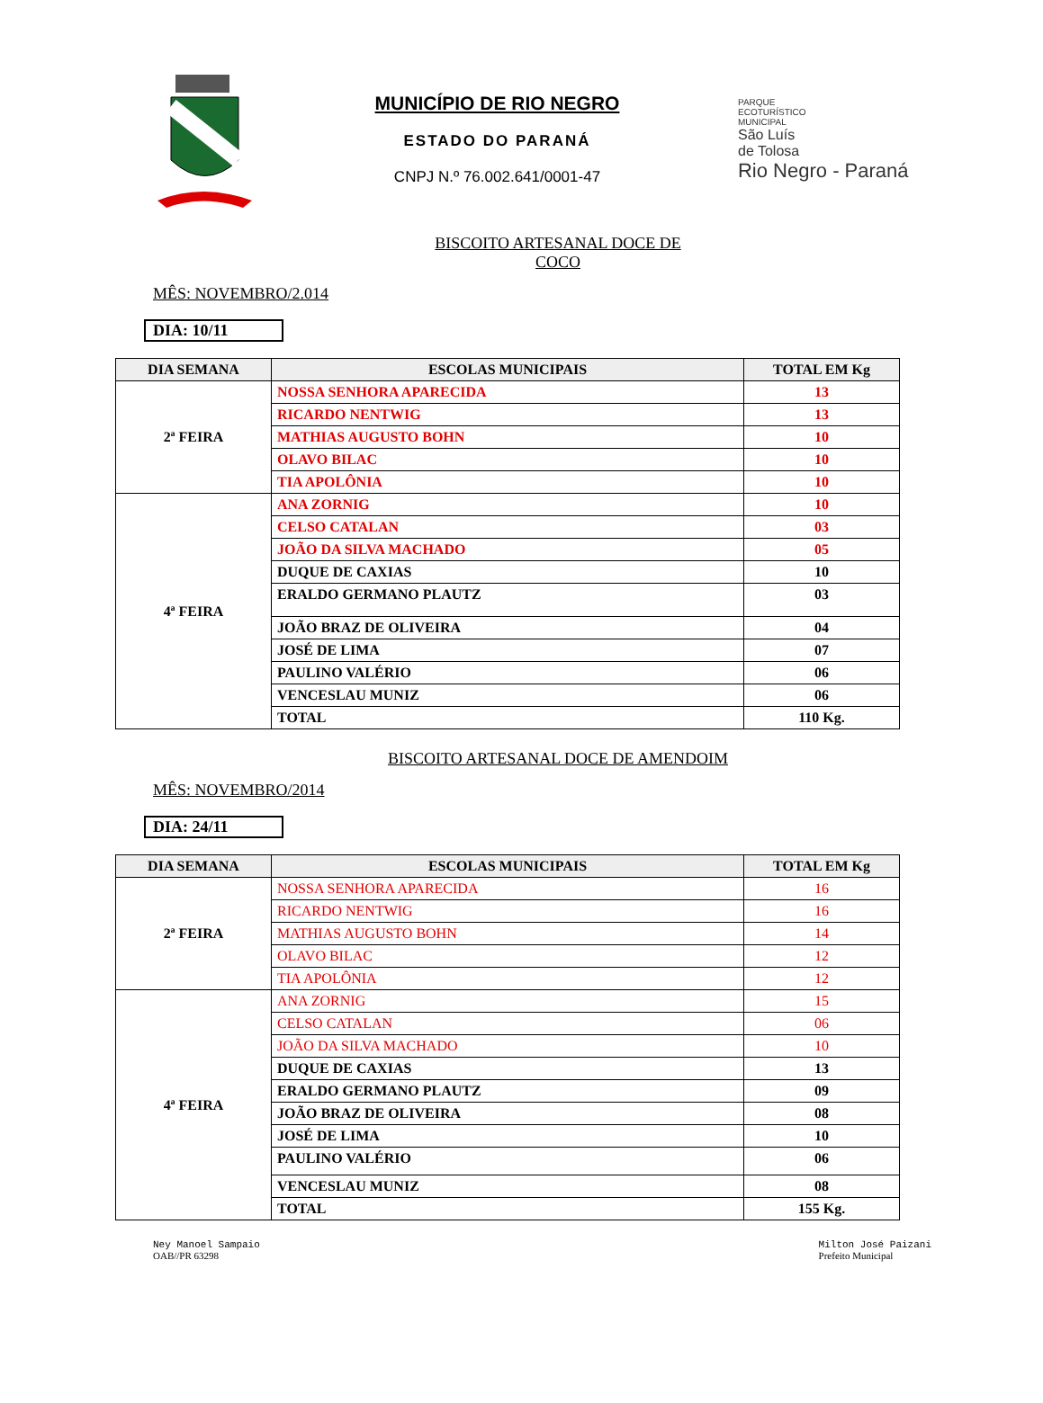MUNICÍPIO DE RIO NEGRO
ESTADO DO PARANÁ
CNPJ N.º 76.002.641/0001-47
PARQUE
ECOTURÍSTICO
MUNICIPAL
São Luís
de Tolosa
Rio Negro - Paraná
BISCOITO ARTESANAL DOCE DE COCO
MÊS: NOVEMBRO/2.014
DIA: 10/11
| DIA SEMANA | ESCOLAS MUNICIPAIS | TOTAL EM Kg |
| --- | --- | --- |
| 2ª FEIRA | NOSSA SENHORA APARECIDA | 13 |
| | RICARDO NENTWIG | 13 |
| | MATHIAS AUGUSTO BOHN | 10 |
| | OLAVO BILAC | 10 |
| | TIA APOLÔNIA | 10 |
| 4ª FEIRA | ANA ZORNIG | 10 |
| | CELSO CATALAN | 03 |
| | JOÃO DA SILVA MACHADO | 05 |
| | DUQUE DE CAXIAS | 10 |
| | ERALDO GERMANO PLAUTZ | 03 |
| | JOÃO BRAZ DE OLIVEIRA | 04 |
| | JOSÉ DE LIMA | 07 |
| | PAULINO VALÉRIO | 06 |
| | VENCESLAU MUNIZ | 06 |
| | TOTAL | 110 Kg. |
BISCOITO ARTESANAL DOCE DE AMENDOIM
MÊS: NOVEMBRO/2014
DIA: 24/11
| DIA SEMANA | ESCOLAS MUNICIPAIS | TOTAL EM Kg |
| --- | --- | --- |
| 2ª FEIRA | NOSSA SENHORA APARECIDA | 16 |
| | RICARDO NENTWIG | 16 |
| | MATHIAS AUGUSTO BOHN | 14 |
| | OLAVO BILAC | 12 |
| | TIA APOLÔNIA | 12 |
| 4ª FEIRA | ANA ZORNIG | 15 |
| | CELSO CATALAN | 06 |
| | JOÃO DA SILVA MACHADO | 10 |
| | DUQUE DE CAXIAS | 13 |
| | ERALDO GERMANO PLAUTZ | 09 |
| | JOÃO BRAZ DE OLIVEIRA | 08 |
| | JOSÉ DE LIMA | 10 |
| | PAULINO VALÉRIO | 06 |
| | VENCESLAU MUNIZ | 08 |
| | TOTAL | 155 Kg. |
Ney Manoel Sampaio
OAB//PR 63298
Milton José Paizani
Prefeito Municipal